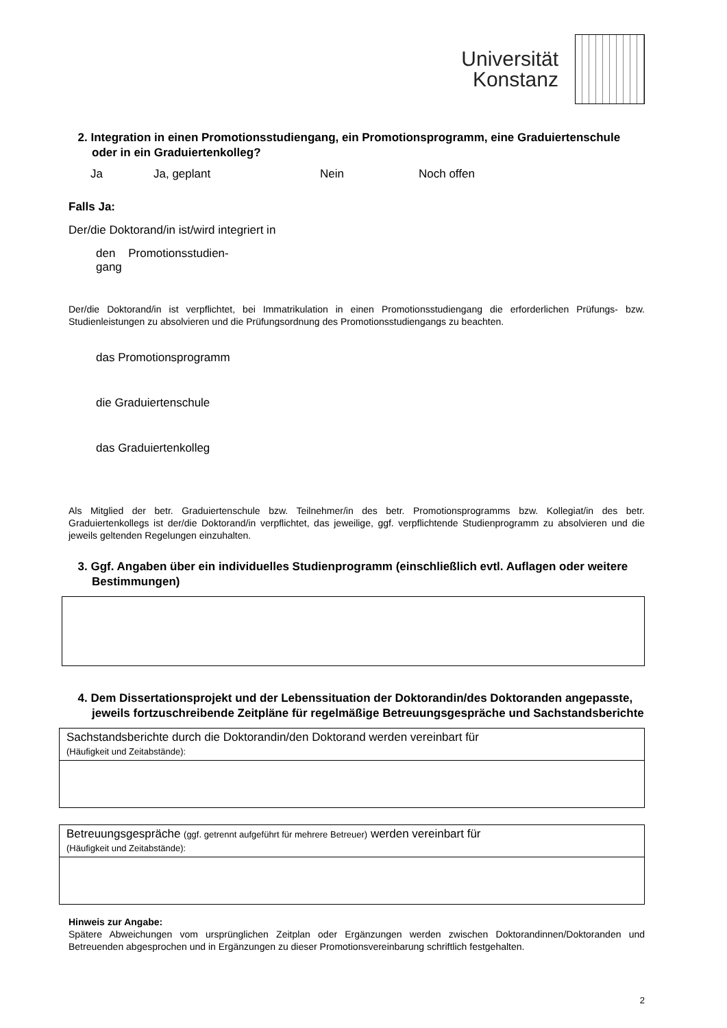Universität
Konstanz
2. Integration in einen Promotionsstudiengang, ein Promotionsprogramm, eine Graduiertenschule oder in ein Graduiertenkolleg?
Ja Ja, geplant Nein Noch offen
Falls Ja:
Der/die Doktorand/in ist/wird integriert in
den Promotionsstudien-
gang
Der/die Doktorand/in ist verpflichtet, bei Immatrikulation in einen Promotionsstudiengang die erforderlichen Prüfungs- bzw. Studienleistungen zu absolvieren und die Prüfungsordnung des Promotionsstudiengangs zu beachten.
das Promotionsprogramm
die Graduiertenschule
das Graduiertenkolleg
Als Mitglied der betr. Graduiertenschule bzw. Teilnehmer/in des betr. Promotionsprogramms bzw. Kollegiat/in des betr. Graduiertenkollegs ist der/die Doktorand/in verpflichtet, das jeweilige, ggf. verpflichtende Studienprogramm zu absolvieren und die jeweils geltenden Regelungen einzuhalten.
3. Ggf. Angaben über ein individuelles Studienprogramm (einschließlich evtl. Auflagen oder weitere Bestimmungen)
4. Dem Dissertationsprojekt und der Lebenssituation der Doktorandin/des Doktoranden angepasste, jeweils fortzuschreibende Zeitpläne für regelmäßige Betreuungsgespräche und Sachstandsberichte
Sachstandsberichte durch die Doktorandin/den Doktorand werden vereinbart für
(Häufigkeit und Zeitabstände):
Betreuungsgespräche (ggf. getrennt aufgeführt für mehrere Betreuer) werden vereinbart für
(Häufigkeit und Zeitabstände):
Hinweis zur Angabe:
Spätere Abweichungen vom ursprünglichen Zeitplan oder Ergänzungen werden zwischen Doktorandinnen/Doktoranden und Betreuenden abgesprochen und in Ergänzungen zu dieser Promotionsvereinbarung schriftlich festgehalten.
2